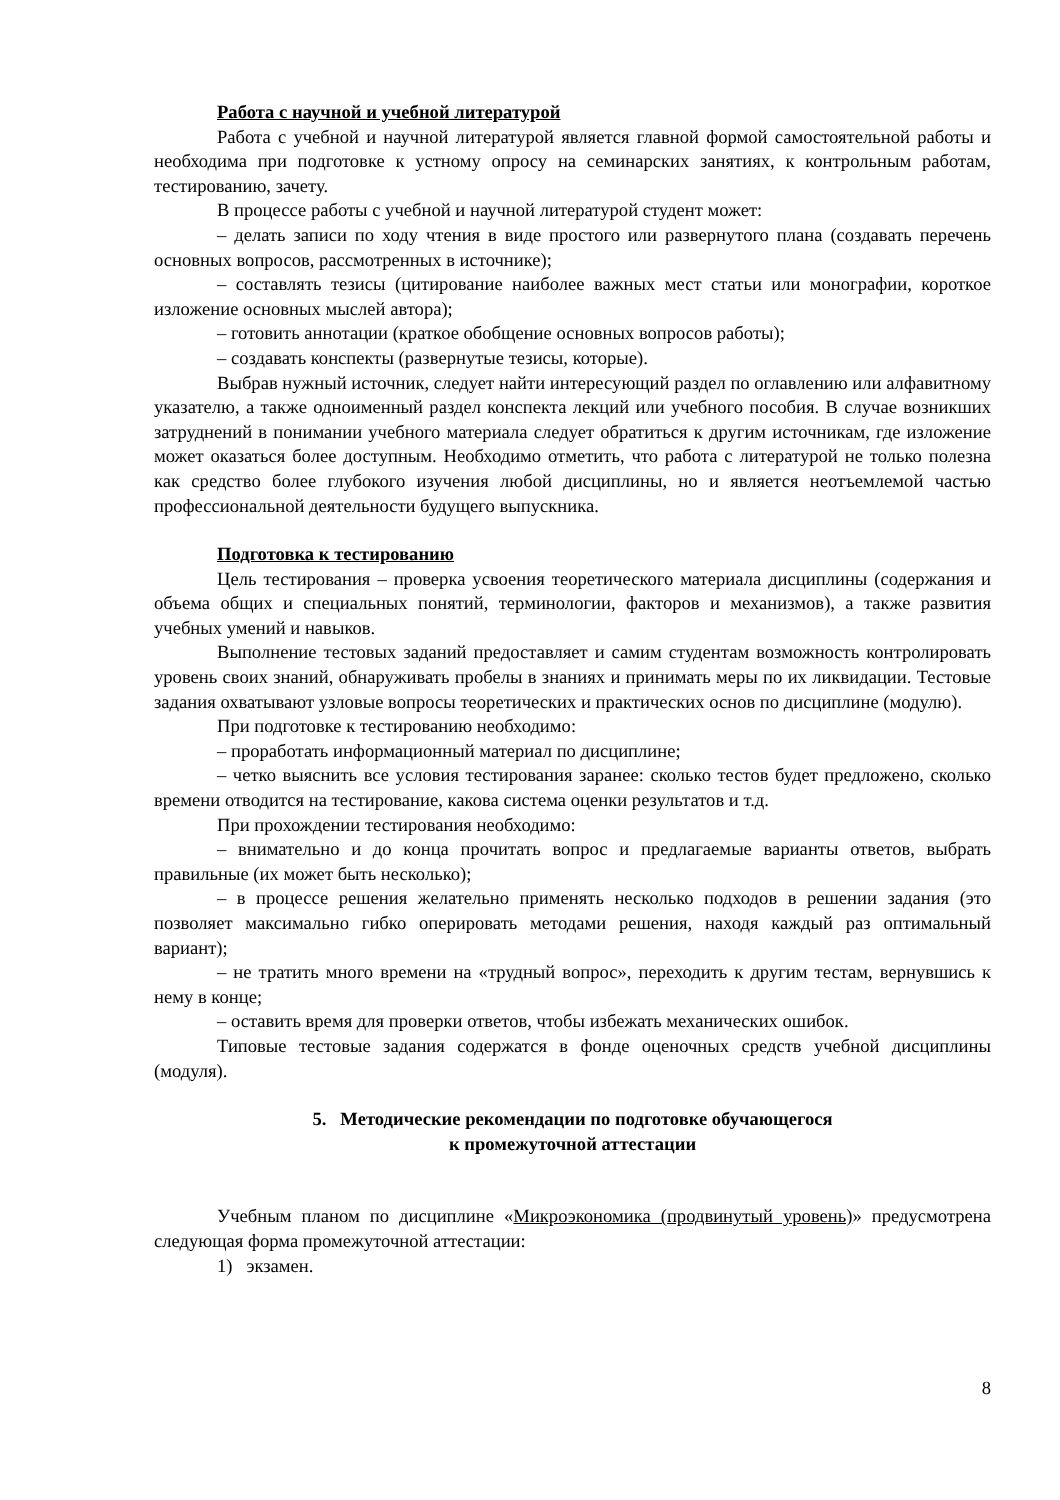Работа с научной и учебной литературой
Работа с учебной и научной литературой является главной формой самостоятельной работы и необходима при подготовке к устному опросу на семинарских занятиях, к контрольным работам, тестированию, зачету.
В процессе работы с учебной и научной литературой студент может:
– делать записи по ходу чтения в виде простого или развернутого плана (создавать перечень основных вопросов, рассмотренных в источнике);
– составлять тезисы (цитирование наиболее важных мест статьи или монографии, короткое изложение основных мыслей автора);
– готовить аннотации (краткое обобщение основных вопросов работы);
– создавать конспекты (развернутые тезисы, которые).
Выбрав нужный источник, следует найти интересующий раздел по оглавлению или алфавитному указателю, а также одноименный раздел конспекта лекций или учебного пособия. В случае возникших затруднений в понимании учебного материала следует обратиться к другим источникам, где изложение может оказаться более доступным. Необходимо отметить, что работа с литературой не только полезна как средство более глубокого изучения любой дисциплины, но и является неотъемлемой частью профессиональной деятельности будущего выпускника.
Подготовка к тестированию
Цель тестирования – проверка усвоения теоретического материала дисциплины (содержания и объема общих и специальных понятий, терминологии, факторов и механизмов), а также развития учебных умений и навыков.
Выполнение тестовых заданий предоставляет и самим студентам возможность контролировать уровень своих знаний, обнаруживать пробелы в знаниях и принимать меры по их ликвидации. Тестовые задания охватывают узловые вопросы теоретических и практических основ по дисциплине (модулю).
При подготовке к тестированию необходимо:
– проработать информационный материал по дисциплине;
– четко выяснить все условия тестирования заранее: сколько тестов будет предложено, сколько времени отводится на тестирование, какова система оценки результатов и т.д.
При прохождении тестирования необходимо:
– внимательно и до конца прочитать вопрос и предлагаемые варианты ответов, выбрать правильные (их может быть несколько);
– в процессе решения желательно применять несколько подходов в решении задания (это позволяет максимально гибко оперировать методами решения, находя каждый раз оптимальный вариант);
– не тратить много времени на «трудный вопрос», переходить к другим тестам, вернувшись к нему в конце;
– оставить время для проверки ответов, чтобы избежать механических ошибок.
Типовые тестовые задания содержатся в фонде оценочных средств учебной дисциплины (модуля).
5. Методические рекомендации по подготовке обучающегося
к промежуточной аттестации
Учебным планом по дисциплине «Микроэкономика (продвинутый уровень)» предусмотрена следующая форма промежуточной аттестации:
1) экзамен.
8